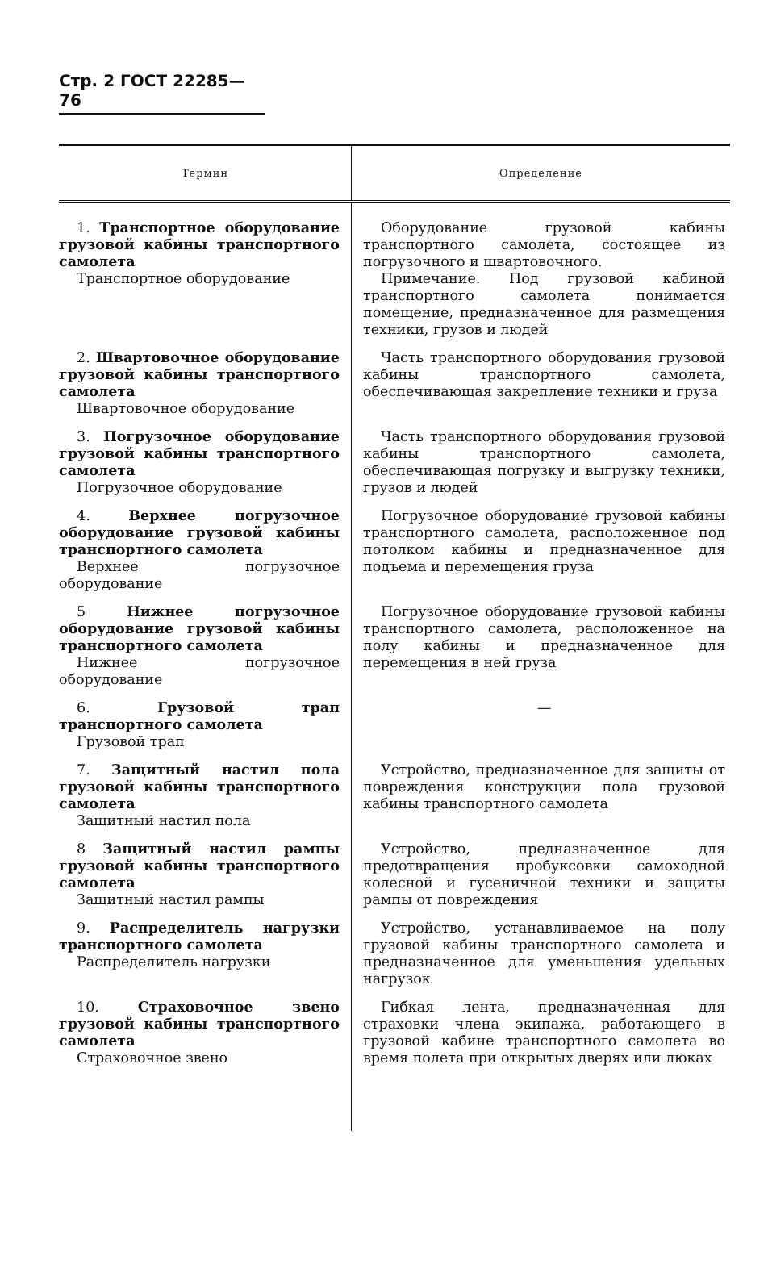Стр. 2 ГОСТ 22285—76
| Термин | Определение |
| --- | --- |
| 1. Транспортное оборудование грузовой кабины транспортного самолета Транспортное оборудование | Оборудование грузовой кабины транспортного самолета, состоящее из погрузочного и швартовочного. Примечание. Под грузовой кабиной транспортного самолета понимается помещение, предназначенное для размещения техники, грузов и людей |
| 2. Швартовочное оборудование грузовой кабины транспортного самолета Швартовочное оборудование | Часть транспортного оборудования грузовой кабины транспортного самолета, обеспечивающая закрепление техники и груза |
| 3. Погрузочное оборудование грузовой кабины транспортного самолета Погрузочное оборудование | Часть транспортного оборудования грузовой кабины транспортного самолета, обеспечивающая погрузку и выгрузку техники, грузов и людей |
| 4. Верхнее погрузочное оборудование грузовой кабины транспортного самолета Верхнее погрузочное оборудование | Погрузочное оборудование грузовой кабины транспортного самолета, расположенное под потолком кабины и предназначенное для подъема и перемещения груза |
| 5 Нижнее погрузочное оборудование грузовой кабины транспортного самолета Нижнее погрузочное оборудование | Погрузочное оборудование грузовой кабины транспортного самолета, расположенное на полу кабины и предназначенное для перемещения в ней груза |
| 6. Грузовой трап транспортного самолета Грузовой трап | — |
| 7. Защитный настил пола грузовой кабины транспортного самолета Защитный настил пола | Устройство, предназначенное для защиты от повреждения конструкции пола грузовой кабины транспортного самолета |
| 8 Защитный настил рампы грузовой кабины транспортного самолета Защитный настил рампы | Устройство, предназначенное для предотвращения пробуксовки самоходной колесной и гусеничной техники и защиты рампы от повреждения |
| 9. Распределитель нагрузки транспортного самолета Распределитель нагрузки | Устройство, устанавливаемое на полу грузовой кабины транспортного самолета и предназначенное для уменьшения удельных нагрузок |
| 10. Страховочное звено грузовой кабины транспортного самолета Страховочное звено | Гибкая лента, предназначенная для страховки члена экипажа, работающего в грузовой кабине транспортного самолета во время полета при открытых дверях или люках |